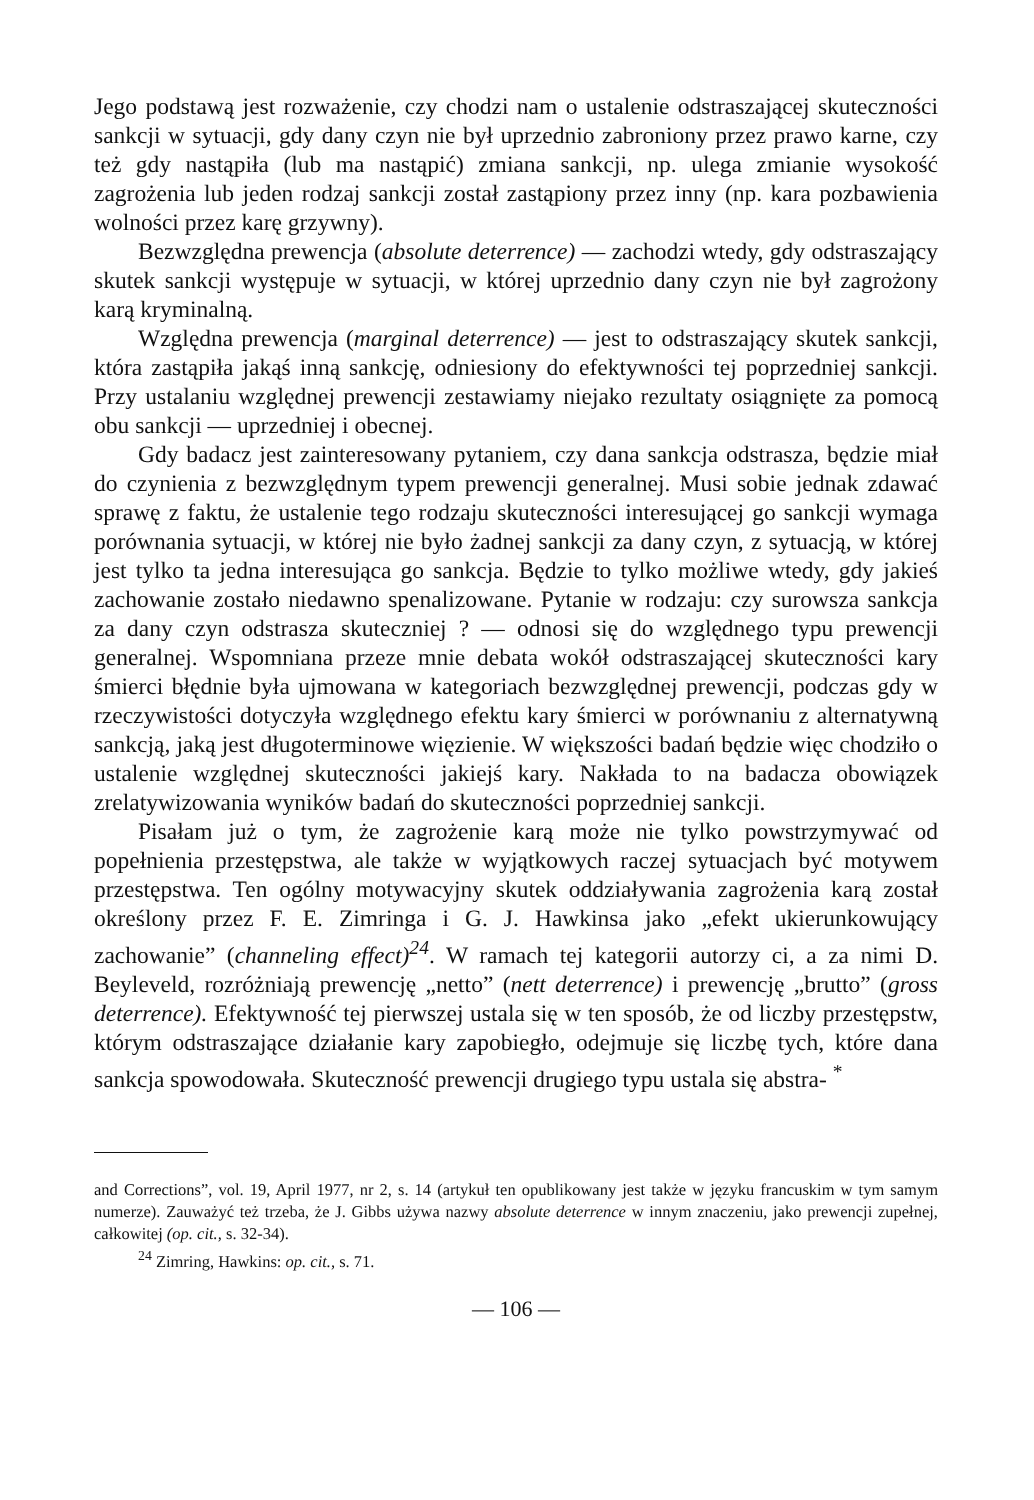Jego podstawą jest rozważenie, czy chodzi nam o ustalenie odstraszającej skuteczności sankcji w sytuacji, gdy dany czyn nie był uprzednio zabroniony przez prawo karne, czy też gdy nastąpiła (lub ma nastąpić) zmiana sankcji, np. ulega zmianie wysokość zagrożenia lub jeden rodzaj sankcji został zastąpiony przez inny (np. kara pozbawienia wolności przez karę grzywny).
Bezwzględna prewencja (absolute deterrence) — zachodzi wtedy, gdy odstraszający skutek sankcji występuje w sytuacji, w której uprzednio dany czyn nie był zagrożony karą kryminalną.
Względna prewencja (marginal deterrence) — jest to odstraszający skutek sankcji, która zastąpiła jakąś inną sankcję, odniesiony do efektywności tej poprzedniej sankcji. Przy ustalaniu względnej prewencji zestawiamy niejako rezultaty osiągnięte za pomocą obu sankcji — uprzedniej i obecnej.
Gdy badacz jest zainteresowany pytaniem, czy dana sankcja odstrasza, będzie miał do czynienia z bezwzględnym typem prewencji generalnej. Musi sobie jednak zdawać sprawę z faktu, że ustalenie tego rodzaju skuteczności interesującej go sankcji wymaga porównania sytuacji, w której nie było żadnej sankcji za dany czyn, z sytuacją, w której jest tylko ta jedna interesująca go sankcja. Będzie to tylko możliwe wtedy, gdy jakieś zachowanie zostało niedawno spenalizowane. Pytanie w rodzaju: czy surowsza sankcja za dany czyn odstrasza skuteczniej ? — odnosi się do względnego typu prewencji generalnej. Wspomniana przeze mnie debata wokół odstraszającej skuteczności kary śmierci błędnie była ujmowana w kategoriach bezwzględnej prewencji, podczas gdy w rzeczywistości dotyczyła względnego efektu kary śmierci w porównaniu z alternatywną sankcją, jaką jest długoterminowe więzienie. W większości badań będzie więc chodziło o ustalenie względnej skuteczności jakiejś kary. Nakłada to na badacza obowiązek zrelatywizowania wyników badań do skuteczności poprzedniej sankcji.
Pisałam już o tym, że zagrożenie karą może nie tylko powstrzymywać od popełnienia przestępstwa, ale także w wyjątkowych raczej sytuacjach być motywem przestępstwa. Ten ogólny motywacyjny skutek oddziaływania zagrożenia karą został określony przez F. E. Zimringa i G. J. Hawkinsa jako „efekt ukierunkowujący zachowanie” (channeling effect)<sup>24</sup>. W ramach tej kategorii autorzy ci, a za nimi D. Beyleveld, rozróżniają prewencję „netto” (nett deterrence) i prewencję „brutto” (gross deterrence). Efektywność tej pierwszej ustala się w ten sposób, że od liczby przestępstw, którym odstraszające działanie kary zapobiegło, odejmuje się liczbę tych, które dana sankcja spowodowała. Skuteczność prewencji drugiego typu ustala się abstra- <sup>*</sup>
and Corrections”, vol. 19, April 1977, nr 2, s. 14 (artykuł ten opublikowany jest także w języku francuskim w tym samym numerze). Zauważyć też trzeba, że J. Gibbs używa nazwy absolute deterrence w innym znaczeniu, jako prewencji zupełnej, całkowitej (op. cit., s. 32-34).
<sup>24</sup> Zimring, Hawkins: op. cit., s. 71.
— 106 —